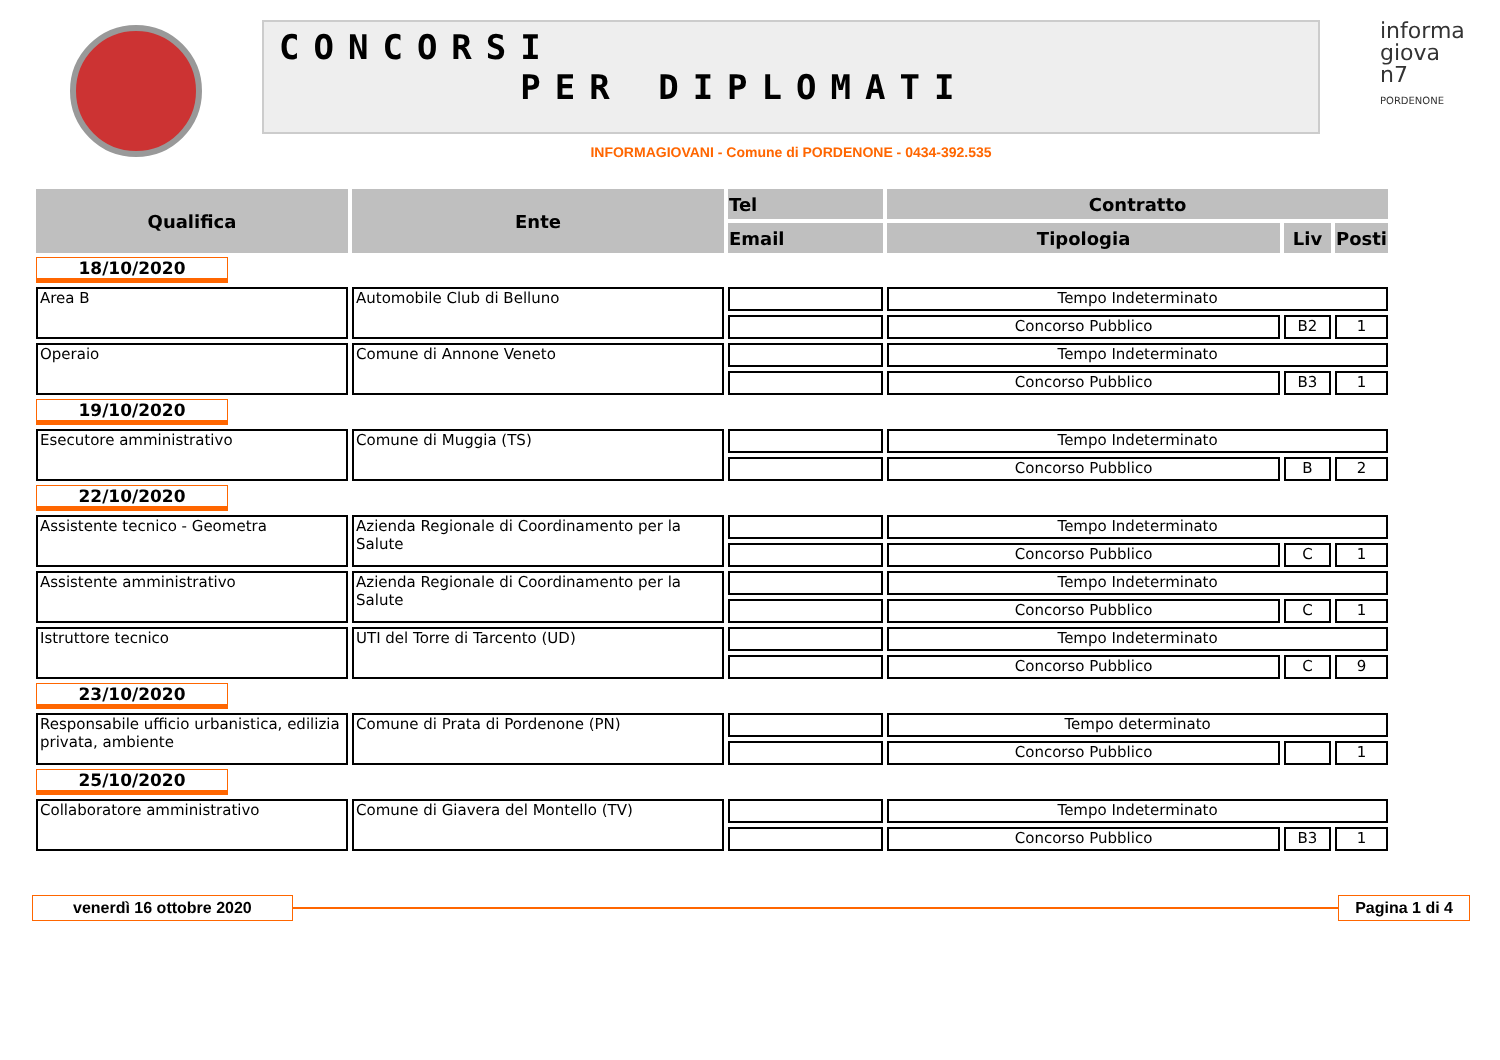CONCORSI
PER DIPLOMATI
INFORMAGIOVANI - Comune di PORDENONE - 0434-392.535
informa giova n7
PORDENONE
| Qualifica | Ente | Tel | Contratto | | |
| --- | --- | --- | --- | --- | --- |
| | | Email | Tipologia | Liv | Posti |
| 18/10/2020 | | | | | |
| Area B | Automobile Club di Belluno | | Tempo Indeterminato | | |
| | | | Concorso Pubblico | B2 | 1 |
| Operaio | Comune di Annone Veneto | | Tempo Indeterminato | | |
| | | | Concorso Pubblico | B3 | 1 |
| 19/10/2020 | | | | | |
| Esecutore amministrativo | Comune di Muggia (TS) | | Tempo Indeterminato | | |
| | | | Concorso Pubblico | B | 2 |
| 22/10/2020 | | | | | |
| Assistente tecnico - Geometra | Azienda Regionale di Coordinamento per la Salute | | Tempo Indeterminato | | |
| | | | Concorso Pubblico | C | 1 |
| Assistente amministrativo | Azienda Regionale di Coordinamento per la Salute | | Tempo Indeterminato | | |
| | | | Concorso Pubblico | C | 1 |
| Istruttore tecnico | UTI del Torre di Tarcento (UD) | | Tempo Indeterminato | | |
| | | | Concorso Pubblico | C | 9 |
| 23/10/2020 | | | | | |
| Responsabile ufficio urbanistica, edilizia privata, ambiente | Comune di Prata di Pordenone (PN) | | Tempo determinato | | |
| | | | Concorso Pubblico | | 1 |
| 25/10/2020 | | | | | |
| Collaboratore amministrativo | Comune di Giavera del Montello (TV) | | Tempo Indeterminato | | |
| | | | Concorso Pubblico | B3 | 1 |
venerdì 16 ottobre 2020 Pagina 1 di 4